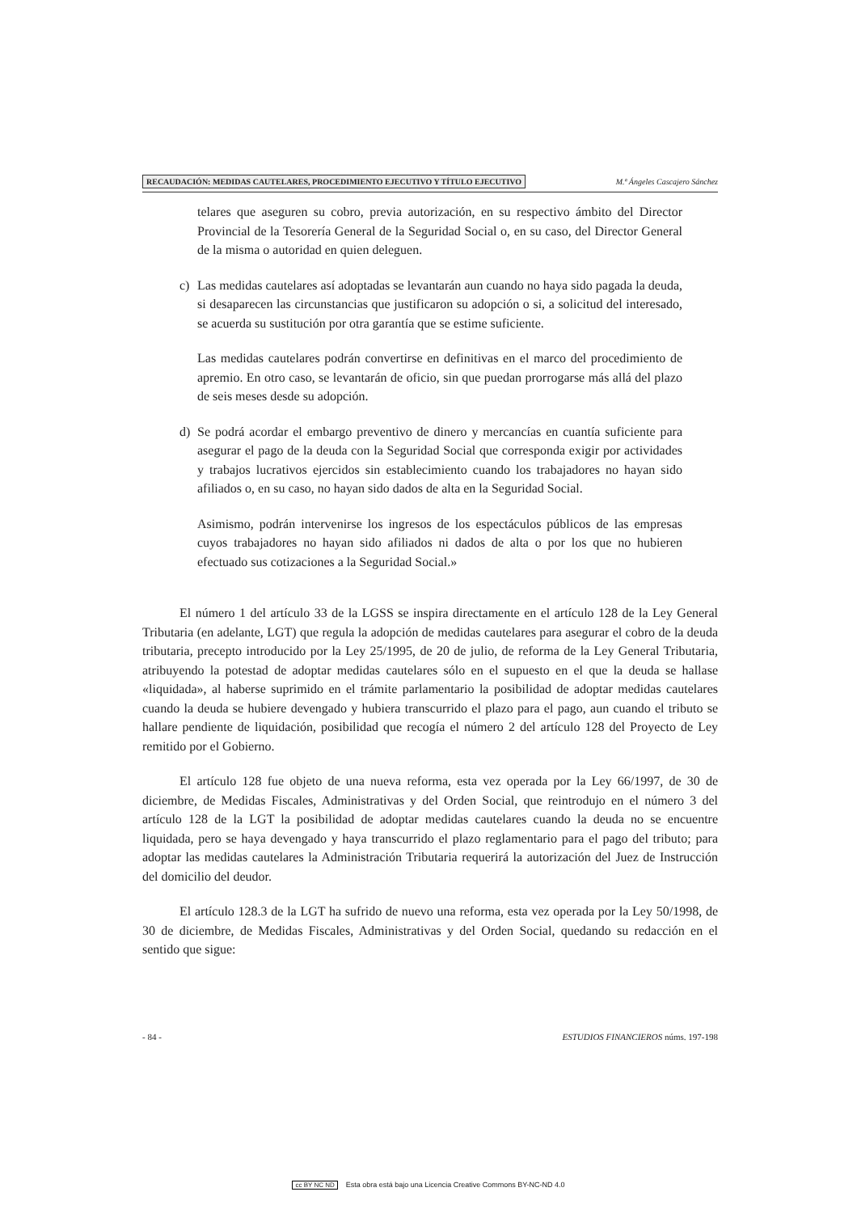RECAUDACIÓN: MEDIDAS CAUTELARES, PROCEDIMIENTO EJECUTIVO Y TÍTULO EJECUTIVO M.ª Ángeles Cascajero Sánchez
telares que aseguren su cobro, previa autorización, en su respectivo ámbito del Director Provincial de la Tesorería General de la Seguridad Social o, en su caso, del Director General de la misma o autoridad en quien deleguen.
c) Las medidas cautelares así adoptadas se levantarán aun cuando no haya sido pagada la deuda, si desaparecen las circunstancias que justificaron su adopción o si, a solicitud del interesado, se acuerda su sustitución por otra garantía que se estime suficiente.
Las medidas cautelares podrán convertirse en definitivas en el marco del procedimiento de apremio. En otro caso, se levantarán de oficio, sin que puedan prorrogarse más allá del plazo de seis meses desde su adopción.
d) Se podrá acordar el embargo preventivo de dinero y mercancías en cuantía suficiente para asegurar el pago de la deuda con la Seguridad Social que corresponda exigir por actividades y trabajos lucrativos ejercidos sin establecimiento cuando los trabajadores no hayan sido afiliados o, en su caso, no hayan sido dados de alta en la Seguridad Social.
Asimismo, podrán intervenirse los ingresos de los espectáculos públicos de las empresas cuyos trabajadores no hayan sido afiliados ni dados de alta o por los que no hubieren efectuado sus cotizaciones a la Seguridad Social.»
El número 1 del artículo 33 de la LGSS se inspira directamente en el artículo 128 de la Ley General Tributaria (en adelante, LGT) que regula la adopción de medidas cautelares para asegurar el cobro de la deuda tributaria, precepto introducido por la Ley 25/1995, de 20 de julio, de reforma de la Ley General Tributaria, atribuyendo la potestad de adoptar medidas cautelares sólo en el supuesto en el que la deuda se hallase «liquidada», al haberse suprimido en el trámite parlamentario la posibilidad de adoptar medidas cautelares cuando la deuda se hubiere devengado y hubiera transcurrido el plazo para el pago, aun cuando el tributo se hallare pendiente de liquidación, posibilidad que recogía el número 2 del artículo 128 del Proyecto de Ley remitido por el Gobierno.
El artículo 128 fue objeto de una nueva reforma, esta vez operada por la Ley 66/1997, de 30 de diciembre, de Medidas Fiscales, Administrativas y del Orden Social, que reintrodujo en el número 3 del artículo 128 de la LGT la posibilidad de adoptar medidas cautelares cuando la deuda no se encuentre liquidada, pero se haya devengado y haya transcurrido el plazo reglamentario para el pago del tributo; para adoptar las medidas cautelares la Administración Tributaria requerirá la autorización del Juez de Instrucción del domicilio del deudor.
El artículo 128.3 de la LGT ha sufrido de nuevo una reforma, esta vez operada por la Ley 50/1998, de 30 de diciembre, de Medidas Fiscales, Administrativas y del Orden Social, quedando su redacción en el sentido que sigue:
- 84 - ESTUDIOS FINANCIEROS núms. 197-198
cc BY NC ND Esta obra está bajo una Licencia Creative Commons BY-NC-ND 4.0